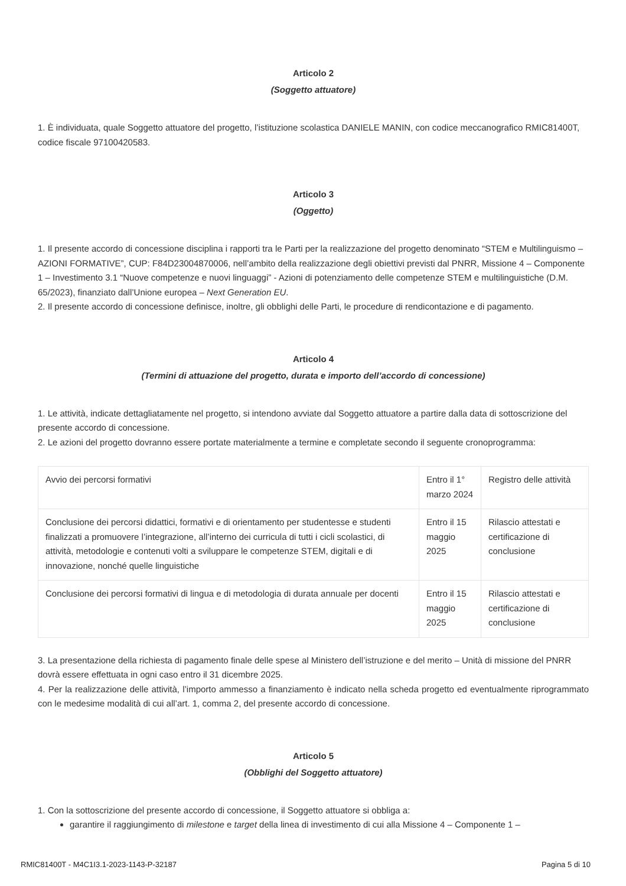Articolo 2
(Soggetto attuatore)
1. È individuata, quale Soggetto attuatore del progetto, l’istituzione scolastica DANIELE MANIN, con codice meccanografico RMIC81400T, codice fiscale 97100420583.
Articolo 3
(Oggetto)
1. Il presente accordo di concessione disciplina i rapporti tra le Parti per la realizzazione del progetto denominato “STEM e Multilinguismo – AZIONI FORMATIVE”, CUP: F84D23004870006, nell’ambito della realizzazione degli obiettivi previsti dal PNRR, Missione 4 – Componente 1 – Investimento 3.1 “Nuove competenze e nuovi linguaggi” - Azioni di potenziamento delle competenze STEM e multilinguistiche (D.M. 65/2023), finanziato dall’Unione europea – Next Generation EU.
2. Il presente accordo di concessione definisce, inoltre, gli obblighi delle Parti, le procedure di rendicontazione e di pagamento.
Articolo 4
(Termini di attuazione del progetto, durata e importo dell’accordo di concessione)
1. Le attività, indicate dettagliatamente nel progetto, si intendono avviate dal Soggetto attuatore a partire dalla data di sottoscrizione del presente accordo di concessione.
2. Le azioni del progetto dovranno essere portate materialmente a termine e completate secondo il seguente cronoprogramma:
| Avvio dei percorsi formativi | Entro il 1° marzo 2024 | Registro delle attività |
| Conclusione dei percorsi didattici, formativi e di orientamento per studentesse e studenti finalizzati a promuovere l’integrazione, all’interno dei curricula di tutti i cicli scolastici, di attività, metodologie e contenuti volti a sviluppare le competenze STEM, digitali e di innovazione, nonché quelle linguistiche | Entro il 15 maggio 2025 | Rilascio attestati e certificazione di conclusione |
| Conclusione dei percorsi formativi di lingua e di metodologia di durata annuale per docenti | Entro il 15 maggio 2025 | Rilascio attestati e certificazione di conclusione |
3. La presentazione della richiesta di pagamento finale delle spese al Ministero dell’istruzione e del merito – Unità di missione del PNRR dovrà essere effettuata in ogni caso entro il 31 dicembre 2025.
4. Per la realizzazione delle attività, l’importo ammesso a finanziamento è indicato nella scheda progetto ed eventualmente riprogrammato con le medesime modalità di cui all’art. 1, comma 2, del presente accordo di concessione.
Articolo 5
(Obblighi del Soggetto attuatore)
1. Con la sottoscrizione del presente accordo di concessione, il Soggetto attuatore si obbliga a:
garantire il raggiungimento di milestone e target della linea di investimento di cui alla Missione 4 – Componente 1 –
RMIC81400T - M4C1I3.1-2023-1143-P-32187 Pagina 5 di 10